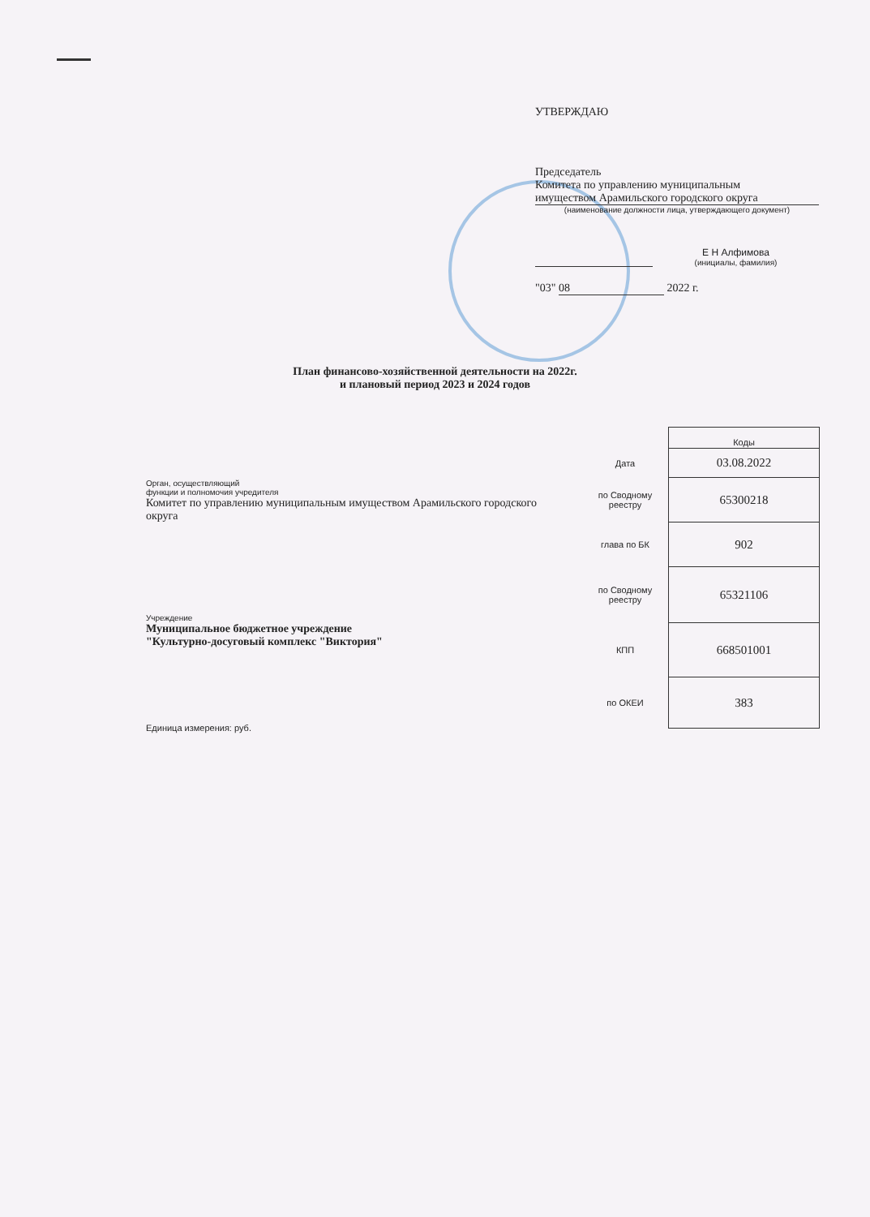УТВЕРЖДАЮ
Председатель
Комитета по управлению муниципальным
имуществом Арамильского городского округа
(наименование должности лица, утверждающего документ)
Е Н Алфимова
(инициалы, фамилия)
"03" 08 2022 г.
План финансово-хозяйственной деятельности на 2022г.
и плановый период 2023 и 2024 годов
Орган, осуществляющий
функции и полномочия учредителя
Комитет по управлению муниципальным имуществом Арамильского городского округа
Учреждение
Муниципальное бюджетное учреждение
"Культурно-досуговый комплекс "Виктория"
Единица измерения: руб.
| | Коды |
| Дата | 03.08.2022 |
| по Сводному реестру | 65300218 |
| глава по БК | 902 |
| по Сводному реестру | 65321106 |
| КПП | 668501001 |
| по ОКЕИ | 383 |